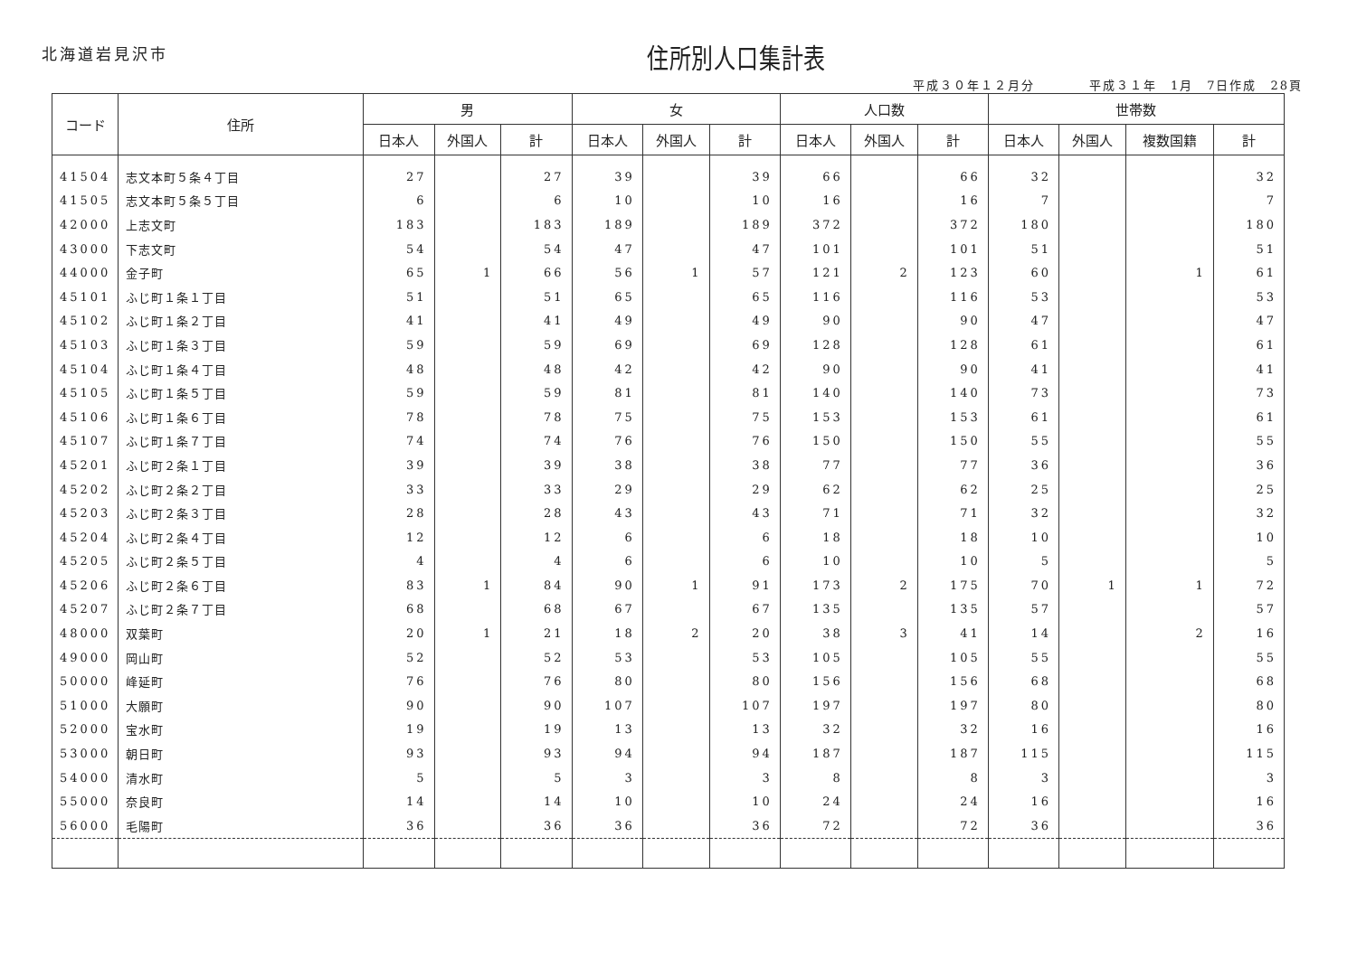北海道岩見沢市 住所別人口集計表
平成３０年１２月分　　　　平成３１年　1月　7日作成　28頁
| コード | 住所 | 男 | | | 女 | | | 人口数 | | | 世帯数 | | | |
| --- | --- | --- | --- | --- | --- | --- | --- | --- | --- | --- | --- | --- | --- | --- |
| | | 日本人 | 外国人 | 計 | 日本人 | 外国人 | 計 | 日本人 | 外国人 | 計 | 日本人 | 外国人 | 複数国籍 | 計 |
| 41504 | 志文本町５条４丁目 | 27 | | 27 | 39 | | 39 | 66 | | 66 | 32 | | | 32 |
| 41505 | 志文本町５条５丁目 | 6 | | 6 | 10 | | 10 | 16 | | 16 | 7 | | | 7 |
| 42000 | 上志文町 | 183 | | 183 | 189 | | 189 | 372 | | 372 | 180 | | | 180 |
| 43000 | 下志文町 | 54 | | 54 | 47 | | 47 | 101 | | 101 | 51 | | | 51 |
| 44000 | 金子町 | 65 | 1 | 66 | 56 | 1 | 57 | 121 | 2 | 123 | 60 | | 1 | 61 |
| 45101 | ふじ町１条１丁目 | 51 | | 51 | 65 | | 65 | 116 | | 116 | 53 | | | 53 |
| 45102 | ふじ町１条２丁目 | 41 | | 41 | 49 | | 49 | 90 | | 90 | 47 | | | 47 |
| 45103 | ふじ町１条３丁目 | 59 | | 59 | 69 | | 69 | 128 | | 128 | 61 | | | 61 |
| 45104 | ふじ町１条４丁目 | 48 | | 48 | 42 | | 42 | 90 | | 90 | 41 | | | 41 |
| 45105 | ふじ町１条５丁目 | 59 | | 59 | 81 | | 81 | 140 | | 140 | 73 | | | 73 |
| 45106 | ふじ町１条６丁目 | 78 | | 78 | 75 | | 75 | 153 | | 153 | 61 | | | 61 |
| 45107 | ふじ町１条７丁目 | 74 | | 74 | 76 | | 76 | 150 | | 150 | 55 | | | 55 |
| 45201 | ふじ町２条１丁目 | 39 | | 39 | 38 | | 38 | 77 | | 77 | 36 | | | 36 |
| 45202 | ふじ町２条２丁目 | 33 | | 33 | 29 | | 29 | 62 | | 62 | 25 | | | 25 |
| 45203 | ふじ町２条３丁目 | 28 | | 28 | 43 | | 43 | 71 | | 71 | 32 | | | 32 |
| 45204 | ふじ町２条４丁目 | 12 | | 12 | 6 | | 6 | 18 | | 18 | 10 | | | 10 |
| 45205 | ふじ町２条５丁目 | 4 | | 4 | 6 | | 6 | 10 | | 10 | 5 | | | 5 |
| 45206 | ふじ町２条６丁目 | 83 | 1 | 84 | 90 | 1 | 91 | 173 | 2 | 175 | 70 | 1 | 1 | 72 |
| 45207 | ふじ町２条７丁目 | 68 | | 68 | 67 | | 67 | 135 | | 135 | 57 | | | 57 |
| 48000 | 双葉町 | 20 | 1 | 21 | 18 | 2 | 20 | 38 | 3 | 41 | 14 | | 2 | 16 |
| 49000 | 岡山町 | 52 | | 52 | 53 | | 53 | 105 | | 105 | 55 | | | 55 |
| 50000 | 峰延町 | 76 | | 76 | 80 | | 80 | 156 | | 156 | 68 | | | 68 |
| 51000 | 大願町 | 90 | | 90 | 107 | | 107 | 197 | | 197 | 80 | | | 80 |
| 52000 | 宝水町 | 19 | | 19 | 13 | | 13 | 32 | | 32 | 16 | | | 16 |
| 53000 | 朝日町 | 93 | | 93 | 94 | | 94 | 187 | | 187 | 115 | | | 115 |
| 54000 | 清水町 | 5 | | 5 | 3 | | 3 | 8 | | 8 | 3 | | | 3 |
| 55000 | 奈良町 | 14 | | 14 | 10 | | 10 | 24 | | 24 | 16 | | | 16 |
| 56000 | 毛陽町 | 36 | | 36 | 36 | | 36 | 72 | | 72 | 36 | | | 36 |